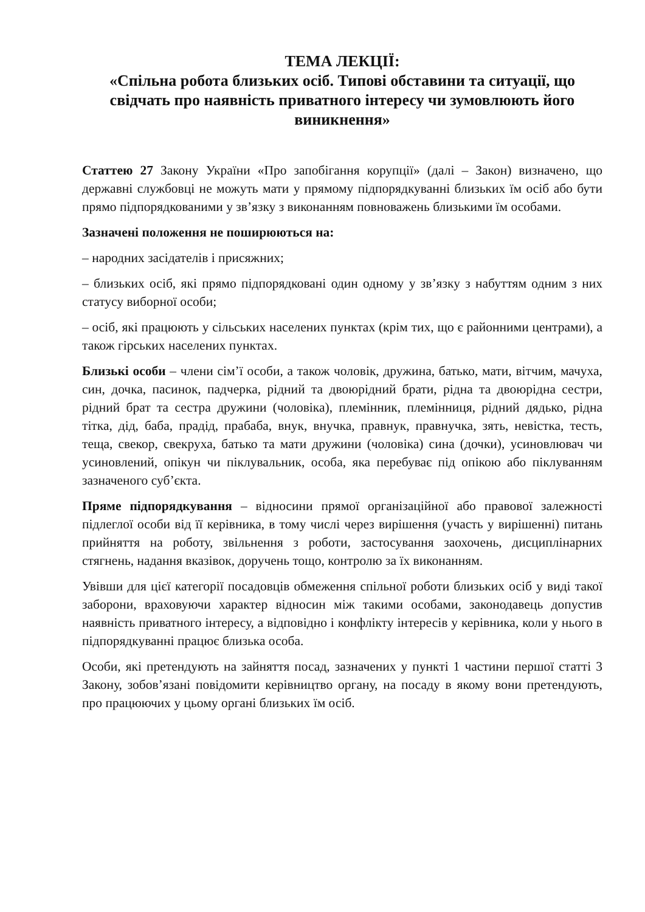ТЕМА ЛЕКЦІЇ:
«Спільна робота близьких осіб. Типові обставини та ситуації, що свідчать про наявність приватного інтересу чи зумовлюють його виникнення»
Статтею 27 Закону України «Про запобігання корупції» (далі – Закон) визначено, що державні службовці не можуть мати у прямому підпорядкуванні близьких їм осіб або бути прямо підпорядкованими у зв’язку з виконанням повноважень близькими їм особами.
Зазначені положення не поширюються на:
– народних засідателів і присяжних;
– близьких осіб, які прямо підпорядковані один одному у зв’язку з набуттям одним з них статусу виборної особи;
– осіб, які працюють у сільських населених пунктах (крім тих, що є районними центрами), а також гірських населених пунктах.
Близькі особи – члени сім’ї особи, а також чоловік, дружина, батько, мати, вітчим, мачуха, син, дочка, пасинок, падчерка, рідний та двоюрідний брати, рідна та двоюрідна сестри, рідний брат та сестра дружини (чоловіка), племінник, племінниця, рідний дядько, рідна тітка, дід, баба, прадід, прабаба, внук, внучка, правнук, правнучка, зять, невістка, тесть, теща, свекор, свекруха, батько та мати дружини (чоловіка) сина (дочки), усиновлювач чи усиновлений, опікун чи піклувальник, особа, яка перебуває під опікою або піклуванням зазначеного суб’єкта.
Пряме підпорядкування – відносини прямої організаційної або правової залежності підлеглої особи від її керівника, в тому числі через вирішення (участь у вирішенні) питань прийняття на роботу, звільнення з роботи, застосування заохочень, дисциплінарних стягнень, надання вказівок, доручень тощо, контролю за їх виконанням.
Увівши для цієї категорії посадовців обмеження спільної роботи близьких осіб у виді такої заборони, враховуючи характер відносин між такими особами, законодавець допустив наявність приватного інтересу, а відповідно і конфлікту інтересів у керівника, коли у нього в підпорядкуванні працює близька особа.
Особи, які претендують на зайняття посад, зазначених у пункті 1 частини першої статті 3 Закону, зобов’язані повідомити керівництво органу, на посаду в якому вони претендують, про працюючих у цьому органі близьких їм осіб.